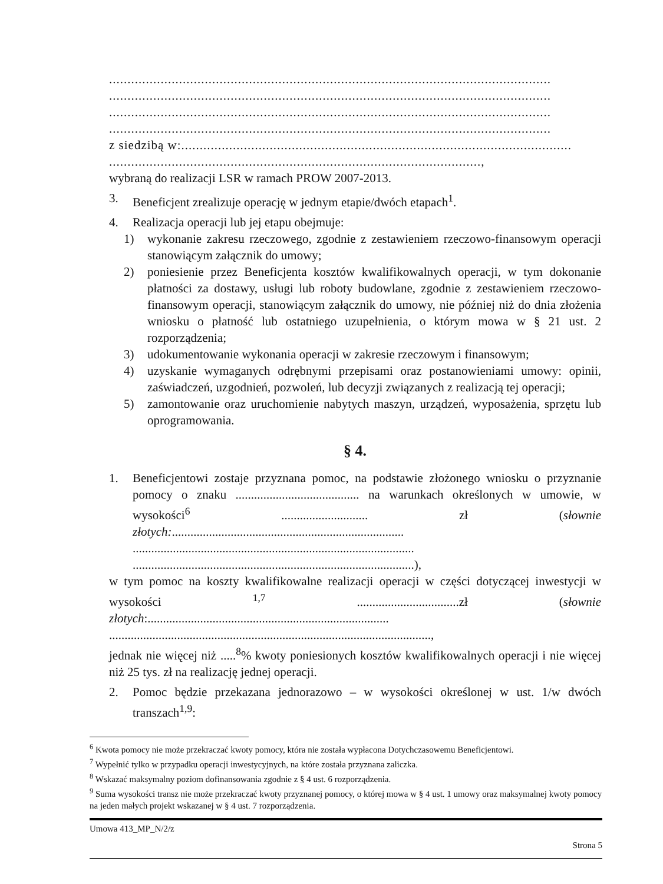........................................................................................................................
........................................................................................................................
........................................................................................................................
........................................................................................................................
z siedzibą w:..........................................................................................................
.....................................................................................................,
wybraną do realizacji LSR w ramach PROW 2007-2013.
3. Beneficjent zrealizuje operację w jednym etapie/dwóch etapach<sup>1</sup>.
4. Realizacja operacji lub jej etapu obejmuje:
1) wykonanie zakresu rzeczowego, zgodnie z zestawieniem rzeczowo-finansowym operacji stanowiącym załącznik do umowy;
2) poniesienie przez Beneficjenta kosztów kwalifikowalnych operacji, w tym dokonanie płatności za dostawy, usługi lub roboty budowlane, zgodnie z zestawieniem rzeczowo-finansowym operacji, stanowiącym załącznik do umowy, nie później niż do dnia złożenia wniosku o płatność lub ostatniego uzupełnienia, o którym mowa w § 21 ust. 2 rozporządzenia;
3) udokumentowanie wykonania operacji w zakresie rzeczowym i finansowym;
4) uzyskanie wymaganych odrębnymi przepisami oraz postanowieniami umowy: opinii, zaświadczeń, uzgodnień, pozwoleń, lub decyzji związanych z realizacją tej operacji;
5) zamontowanie oraz uruchomienie nabytych maszyn, urządzeń, wyposażenia, sprzętu lub oprogramowania.
§ 4.
1. Beneficjentowi zostaje przyznana pomoc, na podstawie złożonego wniosku o przyznanie pomocy o znaku ........................................ na warunkach określonych w umowie, w wysokości<sup>6</sup> ............................ zł (słownie złotych:...........................................................................
...........................................................................................
...........................................................................................),
w tym pomoc na koszty kwalifikowalne realizacji operacji w części dotyczącej inwestycji w wysokości <sup>1,7</sup> .................................zł (słownie złotych:..............................................................................
........................................................................................................,
jednak nie więcej niż .....<sup>8</sup>% kwoty poniesionych kosztów kwalifikowalnych operacji i nie więcej niż 25 tys. zł na realizację jednej operacji.
2. Pomoc będzie przekazana jednorazowo – w wysokości określonej w ust. 1/w dwóch transzach<sup>1,9</sup>:
<sup>6</sup> Kwota pomocy nie może przekraczać kwoty pomocy, która nie została wypłacona Dotychczasowemu Beneficjentowi.
<sup>7</sup> Wypełnić tylko w przypadku operacji inwestycyjnych, na które została przyznana zaliczka.
<sup>8</sup> Wskazać maksymalny poziom dofinansowania zgodnie z § 4 ust. 6 rozporządzenia.
<sup>9</sup> Suma wysokości transz nie może przekraczać kwoty przyznanej pomocy, o której mowa w § 4 ust. 1 umowy oraz maksymalnej kwoty pomocy na jeden małych projekt wskazanej w § 4 ust. 7 rozporządzenia.
Umowa 413_MP_N/2/z
Strona 5